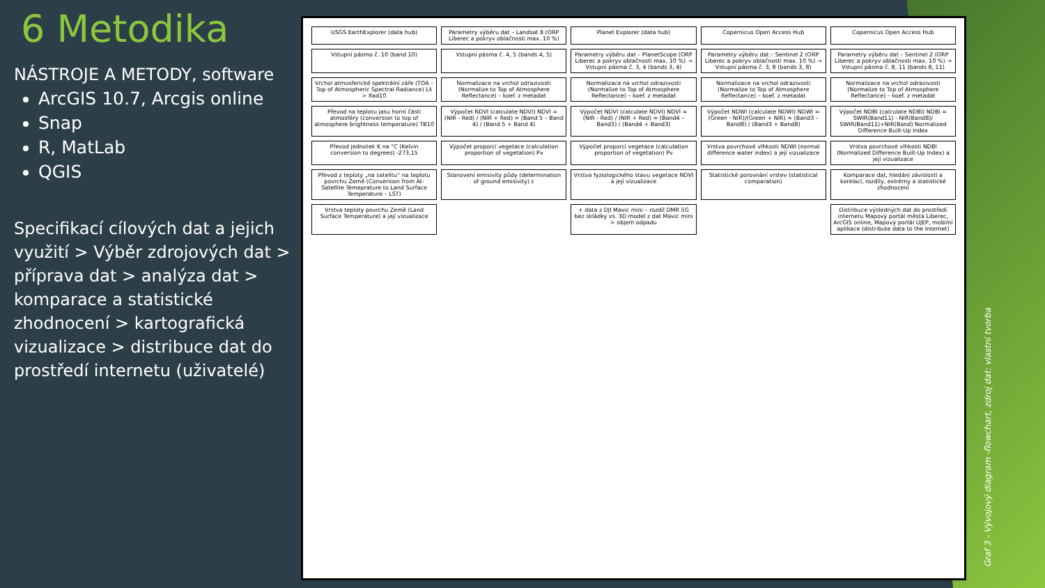6 Metodika
NÁSTROJE A METODY, software
ArcGIS 10.7, Arcgis online
Snap
R, MatLab
QGIS
Specifikací cílových dat a jejich využití > Výběr zdrojových dat > příprava dat > analýza dat > komparace a statistické zhodnocení > kartografická vizualizace > distribuce dat do prostředí internetu (uživatelé)
USGS EarthExplorer (data hub)
Parametry výběru dat – Landsat 8 (ORP Liberec a pokryv oblačnosti max. 10 %)
Planet Explorer (data hub)
Copernicus Open Access Hub
Copernicus Open Access Hub
Vstupní pásmo č. 10 (band 10)
Vstupní pásma č. 4, 5 (bands 4, 5)
Parametry výběru dat – PlanetScope (ORP Liberec a pokryv oblačnosti max. 10 %) → Vstupní pásma č. 3, 4 (bands 3, 4)
Parametry výběru dat – Sentinel 2 (ORP Liberec a pokryv oblačnosti max. 10 %) → Vstupní pásma č. 3, 8 (bands 3, 8)
Parametry výběru dat – Sentinel 2 (ORP Liberec a pokryv oblačnosti max. 10 %) → Vstupní pásma č. 8, 11 (bands 8, 11)
Vrchol atmosferické spektrální záře (TOA – Top of Atmospheric Spectral Radiance) Lλ > Rad10
Normalizace na vrchol odrazivosti (Normalize to Top of Atmosphere Reflectance) – koef. z metadat
Normalizace na vrchol odrazivosti (Normalize to Top of Atmosphere Reflectance) – koef. z metadat
Normalizace na vrchol odrazivosti (Normalize to Top of Atmosphere Reflectance) – koef. z metadat
Normalizace na vrchol odrazivosti (Normalize to Top of Atmosphere Reflectance) – koef. z metadat
Převod na teplotu jasu horní části atmosféry (conversion to top of atmosphere brightness temperature) TB10
Výpočet NDVI (calculate NDVI) NDVI = (NIR - Red) / (NIR + Red) = (Band 5 – Band 4) / (Band 5 + Band 4)
Výpočet NDVI (calculate NDVI) NDVI = (NIR - Red) / (NIR + Red) = (Band4 – Band3) / (Band4 + Band3)
Výpočet NDWI (calculate NDWI) NDWI = (Green - NIR)/(Green + NIR) = (Band3 – Band8) / (Band3 + Band8)
Výpočet NDBI (calculate NDBI) NDBI = SWIR(Band11) - NIR(Band8)/ SWIR(Band11)+NIR(Band) Normalized Difference Built-Up Index
Převod jednotek K na °C (Kelvin conversion to degrees) -273,15
Výpočet proporcí vegetace (calculation proportion of vegetation) Pv
Výpočet proporcí vegetace (calculation proportion of vegetation) Pv
Vrstva povrchové vlhkosti NDWI (normal difference water index) a její vizualizace
Vrstva povrchové vlhkosti NDBI (Normalized Difference Built-Up Index) a její vizualizace
Převod z teploty „na satelitu“ na teplotu povrchu Země (Conversion from At-Satellite Temeprature to Land Surface Temperature – LST)
Stanovení emisivity půdy (determination of ground emisivity) ε
Vrstva fyziologického stavu vegetace NDVI a její vizualizace
Statistické porovnání vrstev (statistical comparation)
Komparace dat, hledání závislostí a korelací, rozdíly, extrémy a statistické zhodnocení
Vrstva teploty povrchu Země (Land Surface Temperature) a její vizualizace
+ data z DJI Mavic mini – rozdíl DMR 5G bez skládky vs. 3D model z dat Mavic mini > objem odpadu
Distribuce výsledných dat do prostředí internetu Mapový portál města Liberec, ArcGIS online, Mapový portál UJEP, mobilní aplikace (distribute data to the Internet)
Graf 3 - Vývojový diagram -flowchart, zdroj dat: vlastní tvorba